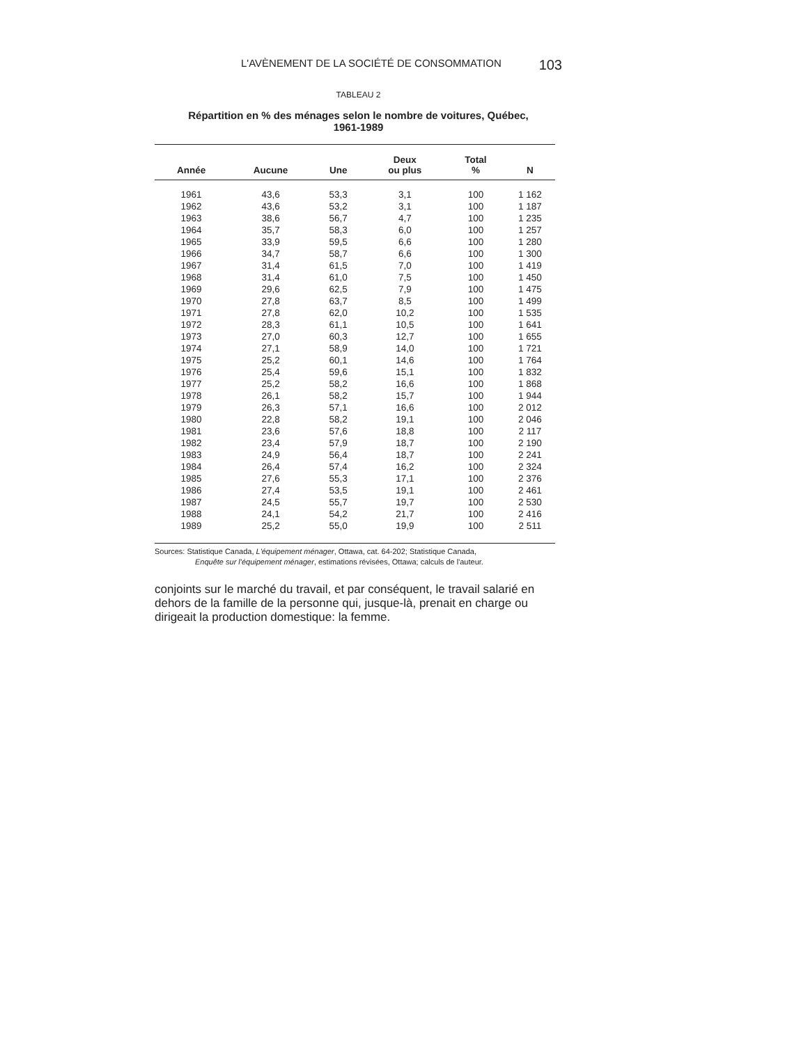L'AVÈNEMENT DE LA SOCIÉTÉ DE CONSOMMATION 103
TABLEAU 2
Répartition en % des ménages selon le nombre de voitures, Québec,
1961-1989
| Année | Aucune | Une | Deux ou plus | Total % | N |
| --- | --- | --- | --- | --- | --- |
| 1961 | 43,6 | 53,3 | 3,1 | 100 | 1 162 |
| 1962 | 43,6 | 53,2 | 3,1 | 100 | 1 187 |
| 1963 | 38,6 | 56,7 | 4,7 | 100 | 1 235 |
| 1964 | 35,7 | 58,3 | 6,0 | 100 | 1 257 |
| 1965 | 33,9 | 59,5 | 6,6 | 100 | 1 280 |
| 1966 | 34,7 | 58,7 | 6,6 | 100 | 1 300 |
| 1967 | 31,4 | 61,5 | 7,0 | 100 | 1 419 |
| 1968 | 31,4 | 61,0 | 7,5 | 100 | 1 450 |
| 1969 | 29,6 | 62,5 | 7,9 | 100 | 1 475 |
| 1970 | 27,8 | 63,7 | 8,5 | 100 | 1 499 |
| 1971 | 27,8 | 62,0 | 10,2 | 100 | 1 535 |
| 1972 | 28,3 | 61,1 | 10,5 | 100 | 1 641 |
| 1973 | 27,0 | 60,3 | 12,7 | 100 | 1 655 |
| 1974 | 27,1 | 58,9 | 14,0 | 100 | 1 721 |
| 1975 | 25,2 | 60,1 | 14,6 | 100 | 1 764 |
| 1976 | 25,4 | 59,6 | 15,1 | 100 | 1 832 |
| 1977 | 25,2 | 58,2 | 16,6 | 100 | 1 868 |
| 1978 | 26,1 | 58,2 | 15,7 | 100 | 1 944 |
| 1979 | 26,3 | 57,1 | 16,6 | 100 | 2 012 |
| 1980 | 22,8 | 58,2 | 19,1 | 100 | 2 046 |
| 1981 | 23,6 | 57,6 | 18,8 | 100 | 2 117 |
| 1982 | 23,4 | 57,9 | 18,7 | 100 | 2 190 |
| 1983 | 24,9 | 56,4 | 18,7 | 100 | 2 241 |
| 1984 | 26,4 | 57,4 | 16,2 | 100 | 2 324 |
| 1985 | 27,6 | 55,3 | 17,1 | 100 | 2 376 |
| 1986 | 27,4 | 53,5 | 19,1 | 100 | 2 461 |
| 1987 | 24,5 | 55,7 | 19,7 | 100 | 2 530 |
| 1988 | 24,1 | 54,2 | 21,7 | 100 | 2 416 |
| 1989 | 25,2 | 55,0 | 19,9 | 100 | 2 511 |
Sources: Statistique Canada, L'équipement ménager, Ottawa, cat. 64-202; Statistique Canada,
Enquête sur l'équipement ménager, estimations révisées, Ottawa; calculs de l'auteur.
conjoints sur le marché du travail, et par conséquent, le travail salarié en dehors de la famille de la personne qui, jusque-là, prenait en charge ou dirigeait la production domestique: la femme.